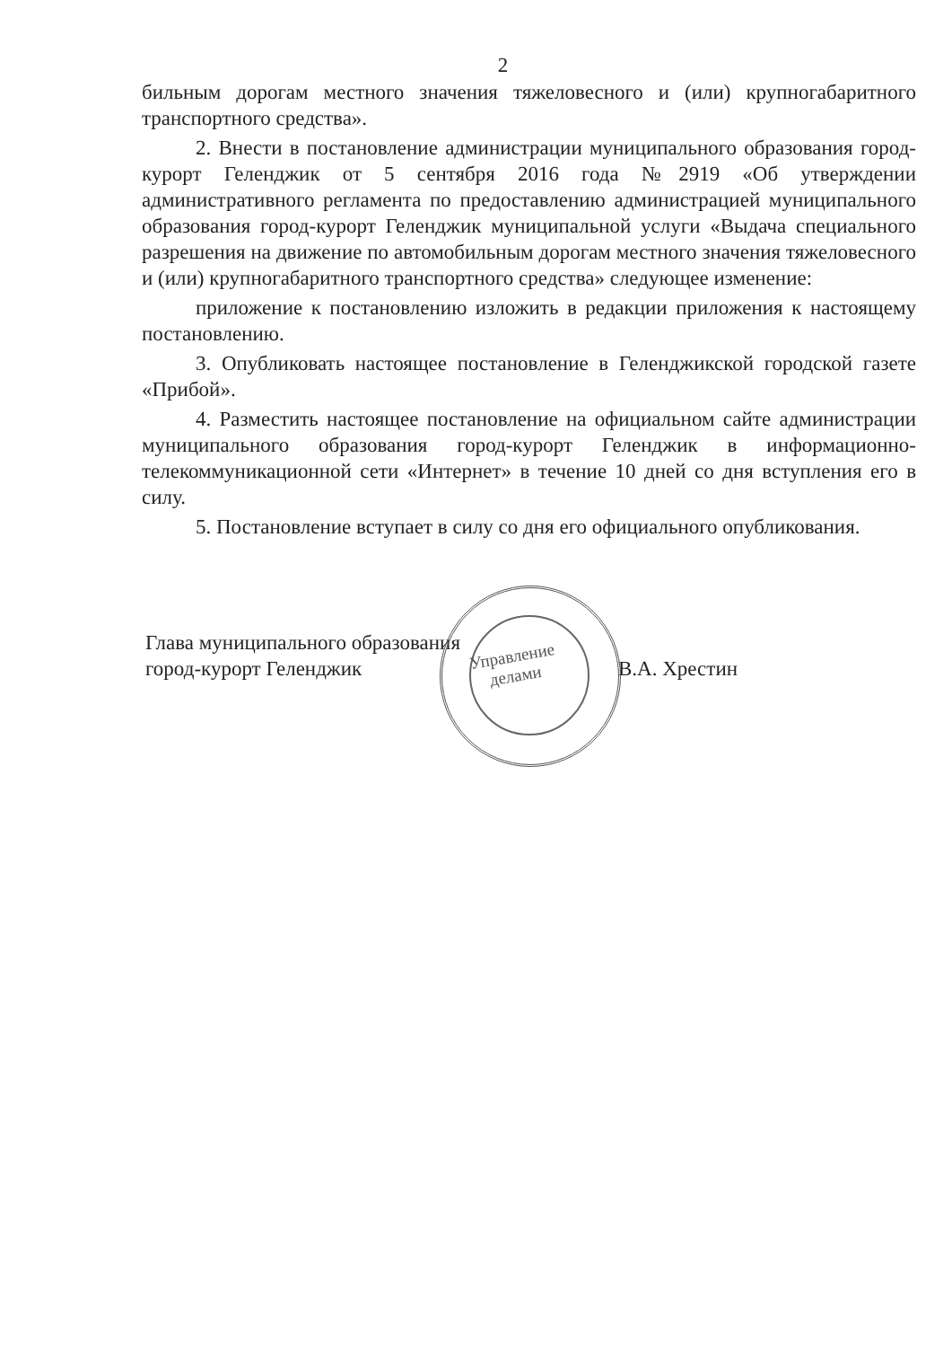2
бильным дорогам местного значения тяжеловесного и (или) крупногабаритного транспортного средства».
2. Внести в постановление администрации муниципального образования город-курорт Геленджик от 5 сентября 2016 года №2919 «Об утверждении административного регламента по предоставлению администрацией муниципального образования город-курорт Геленджик муниципальной услуги «Выдача специального разрешения на движение по автомобильным дорогам местного значения тяжеловесного и (или) крупногабаритного транспортного средства» следующее изменение:
приложение к постановлению изложить в редакции приложения к настоящему постановлению.
3. Опубликовать настоящее постановление в Геленджикской городской газете «Прибой».
4. Разместить настоящее постановление на официальном сайте администрации муниципального образования город-курорт Геленджик в информационно-телекоммуникационной сети «Интернет» в течение 10 дней со дня вступления его в силу.
5. Постановление вступает в силу со дня его официального опубликования.
Глава муниципального образования
город-курорт Геленджик
В.А. Хрестин
Управление
делами